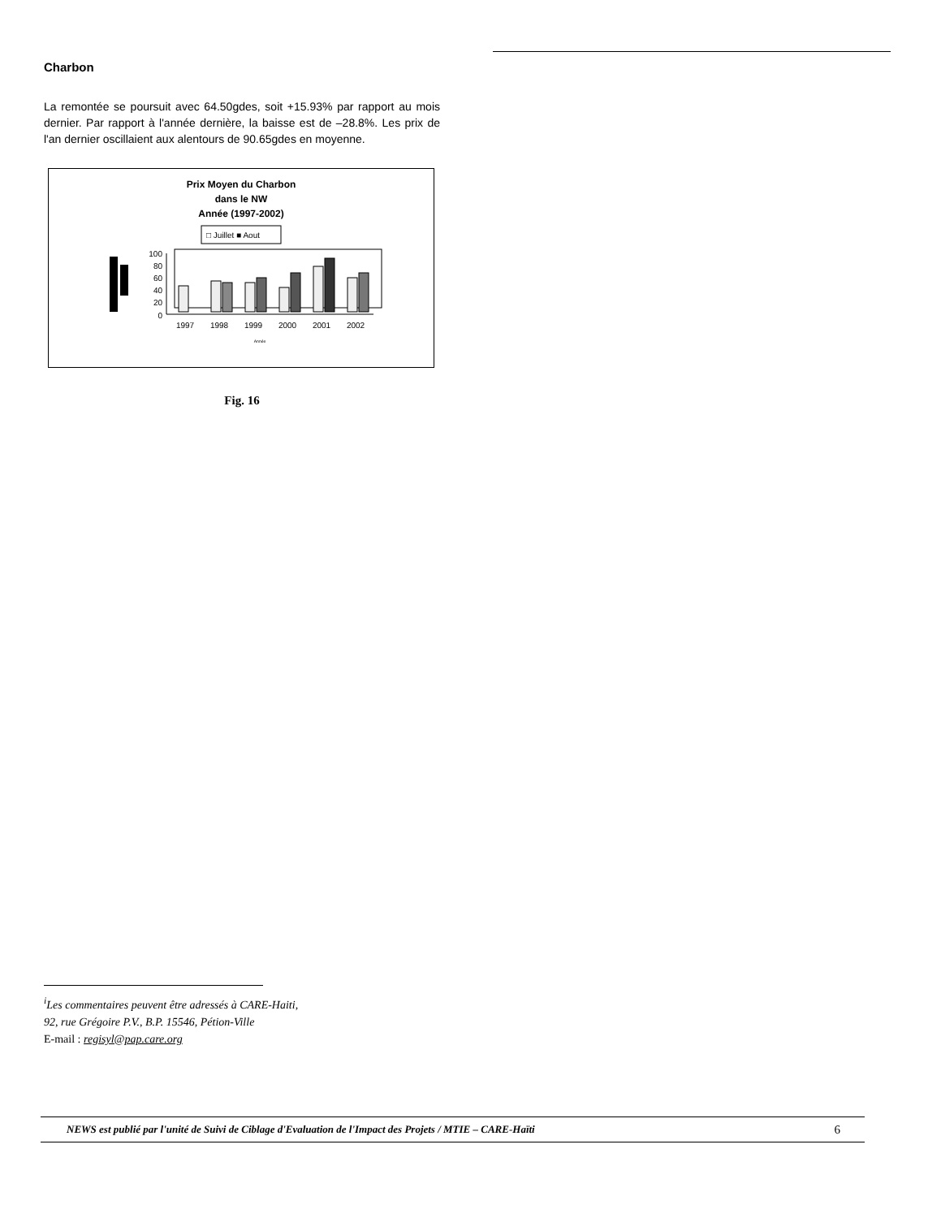Charbon
La remontée se poursuit avec 64.50gdes, soit +15.93% par rapport au mois dernier. Par rapport à l'année dernière, la baisse est de –28.8%. Les prix de l'an dernier oscillaient aux alentours de 90.65gdes en moyenne.
Prix Moyen du Charbon
dans le NW
Année (1997-2002)
□ Juillet ■ Aout
0
20
40
60
80
100
1997
1998
1999
2000
2001
2002
Année
Fig. 16
<sup>i</sup> Les commentaires peuvent être adressés à CARE-Haiti,
92, rue Grégoire P.V., B.P. 15546, Pétion-Ville
E-mail : regisyl@pap.care.org
NEWS est publié par l'unité de Suivi de Ciblage d'Evaluation de l'Impact des Projets / MTIE – CARE-Haïti 6